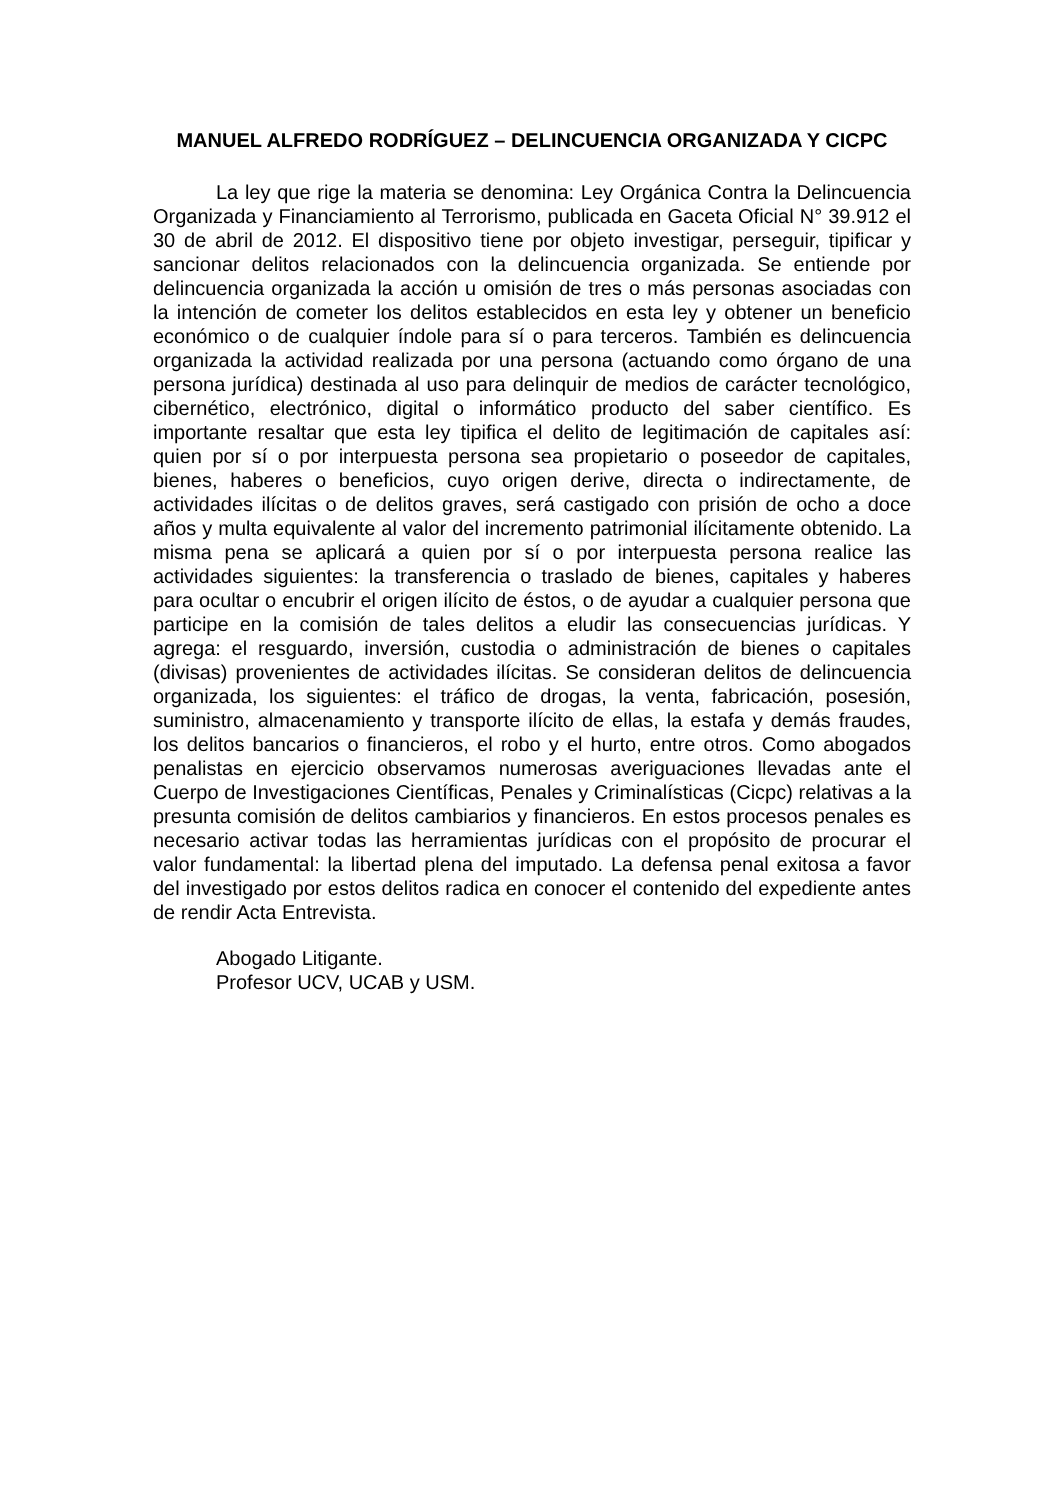MANUEL ALFREDO RODRÍGUEZ – DELINCUENCIA ORGANIZADA Y CICPC
La ley que rige la materia se denomina: Ley Orgánica Contra la Delincuencia Organizada y Financiamiento al Terrorismo, publicada en Gaceta Oficial N° 39.912 el 30 de abril de 2012. El dispositivo tiene por objeto investigar, perseguir, tipificar y sancionar delitos relacionados con la delincuencia organizada. Se entiende por delincuencia organizada la acción u omisión de tres o más personas asociadas con la intención de cometer los delitos establecidos en esta ley y obtener un beneficio económico o de cualquier índole para sí o para terceros. También es delincuencia organizada la actividad realizada por una persona (actuando como órgano de una persona jurídica) destinada al uso para delinquir de medios de carácter tecnológico, cibernético, electrónico, digital o informático producto del saber científico. Es importante resaltar que esta ley tipifica el delito de legitimación de capitales así: quien por sí o por interpuesta persona sea propietario o poseedor de capitales, bienes, haberes o beneficios, cuyo origen derive, directa o indirectamente, de actividades ilícitas o de delitos graves, será castigado con prisión de ocho a doce años y multa equivalente al valor del incremento patrimonial ilícitamente obtenido. La misma pena se aplicará a quien por sí o por interpuesta persona realice las actividades siguientes: la transferencia o traslado de bienes, capitales y haberes para ocultar o encubrir el origen ilícito de éstos, o de ayudar a cualquier persona que participe en la comisión de tales delitos a eludir las consecuencias jurídicas. Y agrega: el resguardo, inversión, custodia o administración de bienes o capitales (divisas) provenientes de actividades ilícitas. Se consideran delitos de delincuencia organizada, los siguientes: el tráfico de drogas, la venta, fabricación, posesión, suministro, almacenamiento y transporte ilícito de ellas, la estafa y demás fraudes, los delitos bancarios o financieros, el robo y el hurto, entre otros. Como abogados penalistas en ejercicio observamos numerosas averiguaciones llevadas ante el Cuerpo de Investigaciones Científicas, Penales y Criminalísticas (Cicpc) relativas a la presunta comisión de delitos cambiarios y financieros. En estos procesos penales es necesario activar todas las herramientas jurídicas con el propósito de procurar el valor fundamental: la libertad plena del imputado. La defensa penal exitosa a favor del investigado por estos delitos radica en conocer el contenido del expediente antes de rendir Acta Entrevista.
Abogado Litigante.
Profesor UCV, UCAB y USM.